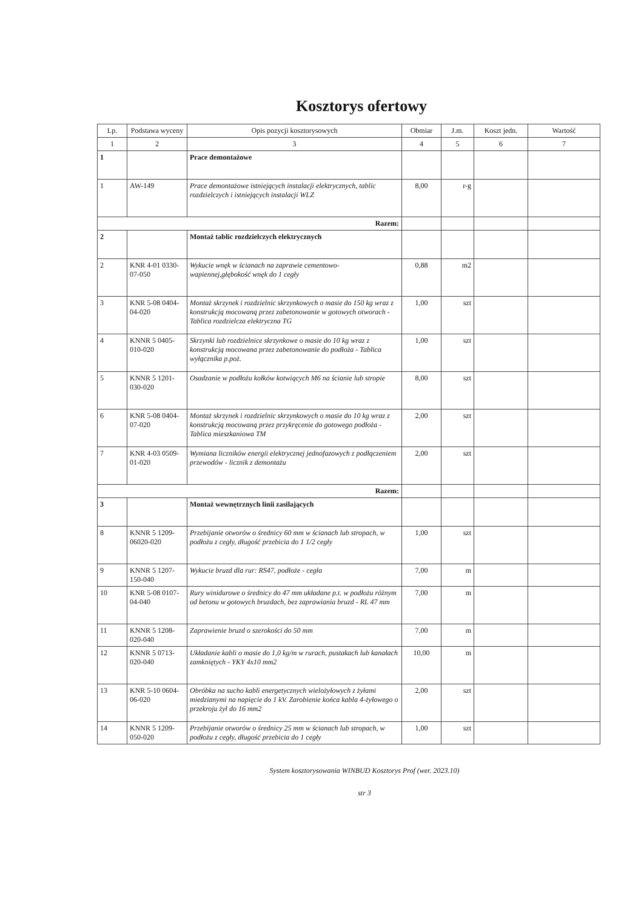Kosztorys ofertowy
| Lp. | Podstawa wyceny | Opis pozycji kosztorysowych | Obmiar | J.m. | Koszt jedn. | Wartość |
| --- | --- | --- | --- | --- | --- | --- |
| 1 | 2 | 3 | 4 | 5 | 6 | 7 |
| 1 | | Prace demontażowe | | | | |
| 1 | AW-149 | Prace demontażowe istniejących instalacji elektrycznych, tablic rozdzielczych i istniejących instalacji WLZ | 8,00 | r-g | | |
| Razem: | | | | | | |
| 2 | | Montaż tablic rozdzielczych elektrycznych | | | | |
| 2 | KNR 4-01 0330-07-050 | Wykucie wnęk w ścianach na zaprawie cementowo-wapiennej,głębokość wnęk do 1 cegły | 0,88 | m2 | | |
| 3 | KNR 5-08 0404-04-020 | Montaż skrzynek i rozdzielnic skrzynkowych o masie do 150 kg wraz z konstrukcją mocowaną przez zabetonowanie w gotowych otworach - Tablica rozdzielcza elektryczna TG | 1,00 | szt | | |
| 4 | KNNR 5 0405-010-020 | Skrzynki lub rozdzielnice skrzynkowe o masie do 10 kg wraz z konstrukcją mocowana przez zabetonowanie do podłoża - Tablica wyłącznika p.poż. | 1,00 | szt | | |
| 5 | KNNR 5 1201-030-020 | Osadzanie w podłożu kołków kotwiących M6 na ścianie lub stropie | 8,00 | szt | | |
| 6 | KNR 5-08 0404-07-020 | Montaż skrzynek i rozdzielnic skrzynkowych o masie do 10 kg wraz z konstrukcją mocowaną przez przykręcenie do gotowego podłoża - Tablica mieszkaniowa TM | 2,00 | szt | | |
| 7 | KNR 4-03 0509-01-020 | Wymiana liczników energii elektrycznej jednofazowych z podłączeniem przewodów - licznik z demontażu | 2,00 | szt | | |
| Razem: | | | | | | |
| 3 | | Montaż wewnętrznych linii zasilających | | | | |
| 8 | KNNR 5 1209-06020-020 | Przebijanie otworów o średnicy 60 mm w ścianach lub stropach, w podłożu z cegły, długość przebicia do 1 1/2 cegły | 1,00 | szt | | |
| 9 | KNNR 5 1207-150-040 | Wykucie bruzd dla rur: RS47, podłoże - cegła | 7,00 | m | | |
| 10 | KNR 5-08 0107-04-040 | Rury winidurowe o średnicy do 47 mm układane p.t. w podłożu różnym od betonu w gotowych bruzdach, bez zaprawiania bruzd - RL 47 mm | 7,00 | m | | |
| 11 | KNNR 5 1208-020-040 | Zaprawienie bruzd o szerokości do 50 mm | 7,00 | m | | |
| 12 | KNNR 5 0713-020-040 | Układanie kabli o masie do 1,0 kg/m w rurach, pustakach lub kanałach zamkniętych - YKY 4x10 mm2 | 10,00 | m | | |
| 13 | KNR 5-10 0604-06-020 | Obróbka na sucho kabli energetycznych wielożyłowych z żyłami miedzianymi na napięcie do 1 kV. Zarobienie końca kabla 4-żyłowego o przekroju żył do 16 mm2 | 2,00 | szt | | |
| 14 | KNNR 5 1209-050-020 | Przebijanie otworów o średnicy 25 mm w ścianach lub stropach, w podłożu z cegły, długość przebicia do 1 cegły | 1,00 | szt | | |
System kosztorysowania WINBUD Kosztorys Prof (wer. 2023.10)
str 3